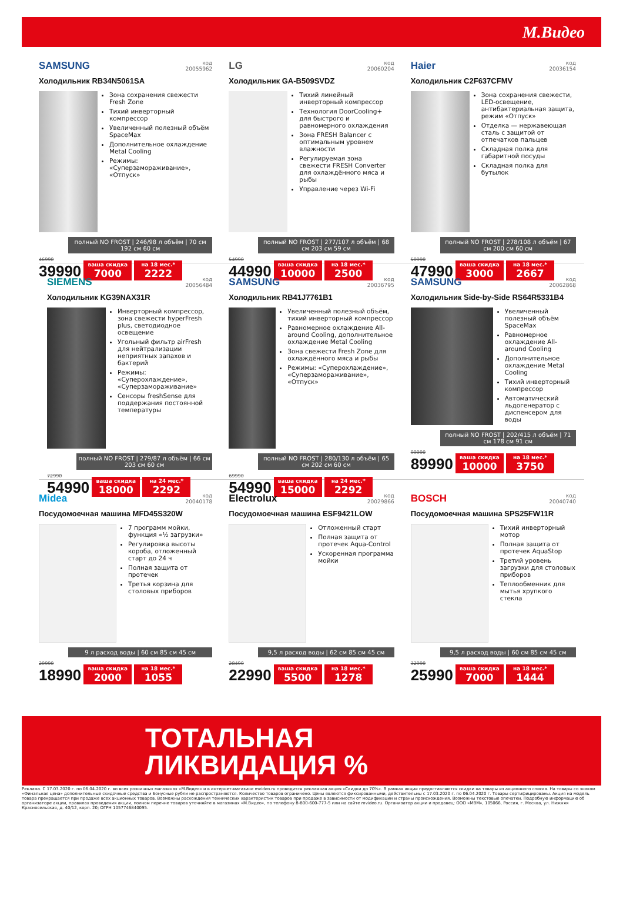М.Видео
SAMSUNG код
20055962
Холодильник RB34N5061SA
Зона сохранения свежести Fresh Zone
Тихий инверторный компрессор
Увеличенный полезный объём SpaceMax
Дополнительное охлаждение Metal Cooling
Режимы: «Суперзамораживание», «Отпуск»
полный NO FROST | 246/98 л объём | 70 см 192 см 60 см
46990
39990
ваша скидка
7000
на 18 мес.*
2222
LG код
20060204
Холодильник GA-B509SVDZ
Тихий линейный инверторный компрессор
Технология DoorCooling+ для быстрого и равномерного охлаждения
Зона FRESH Balancer с оптимальным уровнем влажности
Регулируемая зона свежести FRESH Converter для охлаждённого мяса и рыбы
Управление через Wi-Fi
полный NO FROST | 277/107 л объём | 68 см 203 см 59 см
54990
44990
ваша скидка
10000
на 18 мес.*
2500
Haier код
20036154
Холодильник C2F637CFMV
Зона сохранения свежести, LED-освещение, антибактериальная защита, режим «Отпуск»
Отделка — нержавеющая сталь с защитой от отпечатков пальцев
Складная полка для габаритной посуды
Складная полка для бутылок
полный NO FROST | 278/108 л объём | 67 см 200 см 60 см
50990
47990
ваша скидка
3000
на 18 мес.*
2667
SIEMENS код
20056484
Холодильник KG39NAX31R
Инверторный компрессор, зона свежести hyperFresh plus, светодиодное освещение
Угольный фильтр airFresh для нейтрализации неприятных запахов и бактерий
Режимы: «Суперохлаждение», «Суперзамораживание»
Сенсоры freshSense для поддержания постоянной температуры
полный NO FROST | 279/87 л объём | 66 см 203 см 60 см
72990
54990
ваша скидка
18000
на 24 мес.*
2292
SAMSUNG код
20036795
Холодильник RB41J7761B1
Увеличенный полезный объём, тихий инверторный компрессор
Равномерное охлаждение All-around Cooling, дополнительное охлаждение Metal Cooling
Зона свежести Fresh Zone для охлаждённого мяса и рыбы
Режимы: «Суперохлаждение», «Суперзамораживание», «Отпуск»
полный NO FROST | 280/130 л объём | 65 см 202 см 60 см
69990
54990
ваша скидка
15000
на 24 мес.*
2292
SAMSUNG код
20062868
Холодильник Side-by-Side RS64R5331B4
Увеличенный полезный объём SpaceMax
Равномерное охлаждение All-around Cooling
Дополнительное охлаждение Metal Cooling
Тихий инверторный компрессор
Автоматический льдогенератор с диспенсером для воды
полный NO FROST | 202/415 л объём | 71 см 178 см 91 см
99990
89990
ваша скидка
10000
на 18 мес.*
3750
Midea код
20040178
Посудомоечная машина MFD45S320W
7 программ мойки, функция «½ загрузки»
Регулировка высоты короба, отложенный старт до 24 ч
Полная защита от протечек
Третья корзина для столовых приборов
9 л расход воды | 60 см 85 см 45 см
20990
18990
ваша скидка
2000
на 18 мес.*
1055
Electrolux код
20029866
Посудомоечная машина ESF9421LOW
Отложенный старт
Полная защита от протечек Aqua-Control
Ускоренная программа мойки
9,5 л расход воды | 62 см 85 см 45 см
28490
22990
ваша скидка
5500
на 18 мес.*
1278
BOSCH код
20040740
Посудомоечная машина SPS25FW11R
Тихий инверторный мотор
Полная защита от протечек AquaStop
Третий уровень загрузки для столовых приборов
Теплообменник для мытья хрупкого стекла
9,5 л расход воды | 60 см 85 см 45 см
32990
25990
ваша скидка
7000
на 18 мес.*
1444
ТОТАЛЬНАЯ
ЛИКВИДАЦИЯ %
Реклама. С 17.03.2020 г. по 06.04.2020 г. во всех розничных магазинах «М.Видео» и в интернет-магазине mvideo.ru проводится рекламная акция «Скидки до 70%». В рамках акции предоставляются скидки на товары из акционного списка. На товары со знаком «Финальная цена» дополнительные скидочные средства и Бонусные рубли не распространяются. Количество товаров ограничено. Цены являются фиксированными, действительны с 17.03.2020 г. по 06.04.2020 г. Товары сертифицированы. Акция на модель товара прекращается при продаже всех акционных товаров. Возможны расхождения технических характеристик товаров при продаже в зависимости от модификации и страны происхождения. Возможны текстовые опечатки. Подробную информацию об организаторе акции, правилах проведения акции, полном перечне товаров уточняйте в магазинах «М.Видео», по телефону 8-800-600-777-5 или на сайте mvideo.ru. Организатор акции и продавец: ООО «МВМ», 105066, Россия, г. Москва, ул. Нижняя Красносельская, д. 40/12, корп. 20; ОГРН 1057746840095.